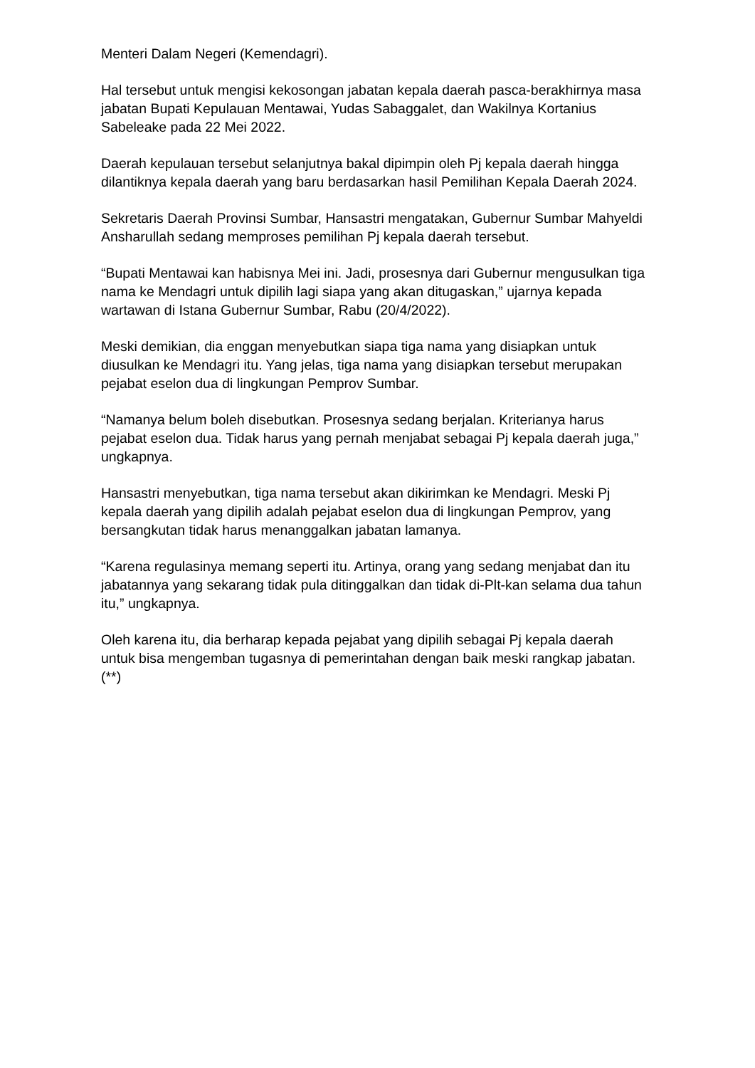Menteri Dalam Negeri (Kemendagri).
Hal tersebut untuk mengisi kekosongan jabatan kepala daerah pasca-berakhirnya masa jabatan Bupati Kepulauan Mentawai, Yudas Sabaggalet, dan Wakilnya Kortanius Sabeleake pada 22 Mei 2022.
Daerah kepulauan tersebut selanjutnya bakal dipimpin oleh Pj kepala daerah hingga dilantiknya kepala daerah yang baru berdasarkan hasil Pemilihan Kepala Daerah 2024.
Sekretaris Daerah Provinsi Sumbar, Hansastri mengatakan, Gubernur Sumbar Mahyeldi Ansharullah sedang memproses pemilihan Pj kepala daerah tersebut.
“Bupati Mentawai kan habisnya Mei ini. Jadi, prosesnya dari Gubernur mengusulkan tiga nama ke Mendagri untuk dipilih lagi siapa yang akan ditugaskan,” ujarnya kepada wartawan di Istana Gubernur Sumbar, Rabu (20/4/2022).
Meski demikian, dia enggan menyebutkan siapa tiga nama yang disiapkan untuk diusulkan ke Mendagri itu. Yang jelas, tiga nama yang disiapkan tersebut merupakan pejabat eselon dua di lingkungan Pemprov Sumbar.
“Namanya belum boleh disebutkan. Prosesnya sedang berjalan. Kriterianya harus pejabat eselon dua. Tidak harus yang pernah menjabat sebagai Pj kepala daerah juga,” ungkapnya.
Hansastri menyebutkan, tiga nama tersebut akan dikirimkan ke Mendagri. Meski Pj kepala daerah yang dipilih adalah pejabat eselon dua di lingkungan Pemprov, yang bersangkutan tidak harus menanggalkan jabatan lamanya.
“Karena regulasinya memang seperti itu. Artinya, orang yang sedang menjabat dan itu jabatannya yang sekarang tidak pula ditinggalkan dan tidak di-Plt-kan selama dua tahun itu,” ungkapnya.
Oleh karena itu, dia berharap kepada pejabat yang dipilih sebagai Pj kepala daerah untuk bisa mengemban tugasnya di pemerintahan dengan baik meski rangkap jabatan. (**)